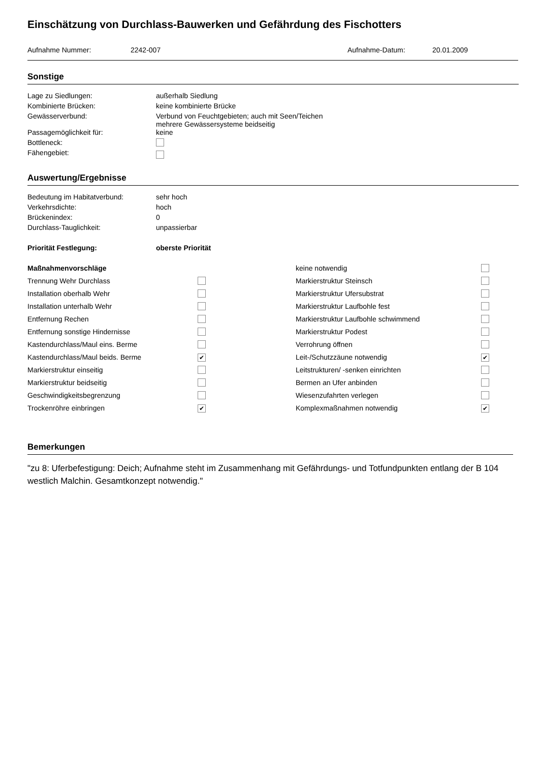Einschätzung von Durchlass-Bauwerken und Gefährdung des Fischotters
| Aufnahme Nummer: | 2242-007 | Aufnahme-Datum: | 20.01.2009 |
Sonstige
| Lage zu Siedlungen: | außerhalb Siedlung |
| Kombinierte Brücken: | keine kombinierte Brücke |
| Gewässerverbund: | Verbund von Feuchtgebieten; auch mit Seen/Teichen mehrere Gewässersysteme beidseitig |
| Passagemöglichkeit für: | keine |
| Bottleneck: | |
| Fähengebiet: | |
Auswertung/Ergebnisse
| Bedeutung im Habitatverbund: | sehr hoch |
| Verkehrsdichte: | hoch |
| Brückenindex: | 0 |
| Durchlass-Tauglichkeit: | unpassierbar |
| Priorität Festlegung: | oberste Priorität |
| Maßnahmenvorschläge | | keine notwendig | |
| Trennung Wehr Durchlass | | Markierstruktur Steinsch | |
| Installation oberhalb Wehr | | Markierstruktur Ufersubstrat | |
| Installation unterhalb Wehr | | Markierstruktur Laufbohle fest | |
| Entfernung Rechen | | Markierstruktur Laufbohle schwimmend | |
| Entfernung sonstige Hindernisse | | Markierstruktur Podest | |
| Kastendurchlass/Maul eins. Berme | | Verrohrung öffnen | |
| Kastendurchlass/Maul beids. Berme | ✔ | Leit-/Schutzzäune notwendig | ✔ |
| Markierstruktur einseitig | | Leitstrukturen/ -senken einrichten | |
| Markierstruktur beidseitig | | Bermen an Ufer anbinden | |
| Geschwindigkeitsbegrenzung | | Wiesenzufahrten verlegen | |
| Trockenröhre einbringen | ✔ | Komplexmaßnahmen notwendig | ✔ |
Bemerkungen
"zu 8: Uferbefestigung: Deich; Aufnahme steht im Zusammenhang mit Gefährdungs- und Totfundpunkten entlang der B 104 westlich Malchin. Gesamtkonzept notwendig."